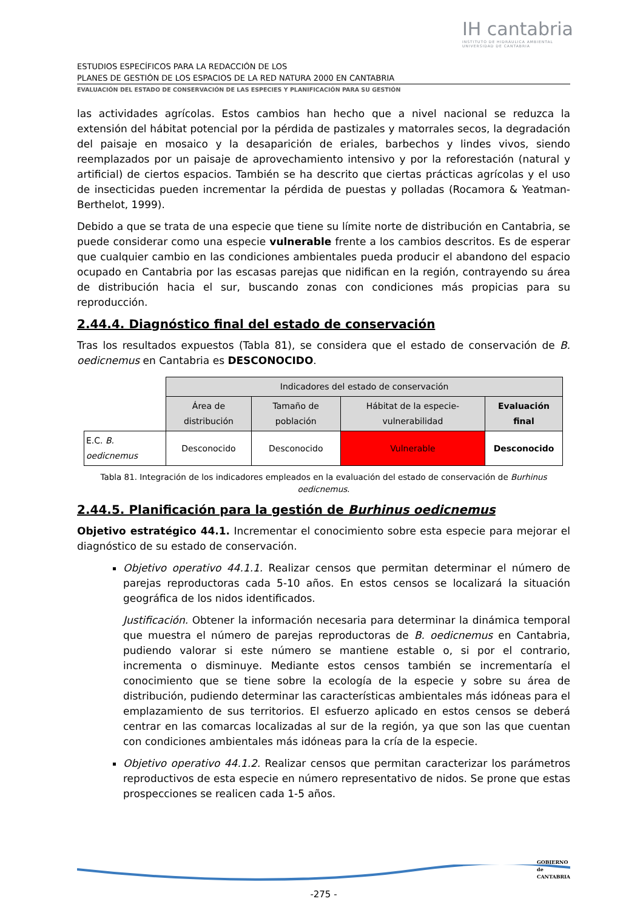IH cantabria
INSTITUTO DE HIDRÁULICA AMBIENTAL
UNIVERSIDAD DE CANTABRIA
ESTUDIOS ESPECÍFICOS PARA LA REDACCIÓN DE LOS
PLANES DE GESTIÓN DE LOS ESPACIOS DE LA RED NATURA 2000 EN CANTABRIA
EVALUACIÓN DEL ESTADO DE CONSERVACIÓN DE LAS ESPECIES Y PLANIFICACIÓN PARA SU GESTIÓN
las actividades agrícolas. Estos cambios han hecho que a nivel nacional se reduzca la extensión del hábitat potencial por la pérdida de pastizales y matorrales secos, la degradación del paisaje en mosaico y la desaparición de eriales, barbechos y lindes vivos, siendo reemplazados por un paisaje de aprovechamiento intensivo y por la reforestación (natural y artificial) de ciertos espacios. También se ha descrito que ciertas prácticas agrícolas y el uso de insecticidas pueden incrementar la pérdida de puestas y polladas (Rocamora & Yeatman-Berthelot, 1999).
Debido a que se trata de una especie que tiene su límite norte de distribución en Cantabria, se puede considerar como una especie vulnerable frente a los cambios descritos. Es de esperar que cualquier cambio en las condiciones ambientales pueda producir el abandono del espacio ocupado en Cantabria por las escasas parejas que nidifican en la región, contrayendo su área de distribución hacia el sur, buscando zonas con condiciones más propicias para su reproducción.
2.44.4. Diagnóstico final del estado de conservación
Tras los resultados expuestos (Tabla 81), se considera que el estado de conservación de B. oedicnemus en Cantabria es DESCONOCIDO.
| | Indicadores del estado de conservación | | | |
| | Área de distribución | Tamaño de población | Hábitat de la especie-vulnerabilidad | Evaluación final |
| E.C. B. oedicnemus | Desconocido | Desconocido | Vulnerable | Desconocido |
Tabla 81. Integración de los indicadores empleados en la evaluación del estado de conservación de Burhinus oedicnemus.
2.44.5. Planificación para la gestión de Burhinus oedicnemus
Objetivo estratégico 44.1. Incrementar el conocimiento sobre esta especie para mejorar el diagnóstico de su estado de conservación.
Objetivo operativo 44.1.1. Realizar censos que permitan determinar el número de parejas reproductoras cada 5-10 años. En estos censos se localizará la situación geográfica de los nidos identificados.
Justificación. Obtener la información necesaria para determinar la dinámica temporal que muestra el número de parejas reproductoras de B. oedicnemus en Cantabria, pudiendo valorar si este número se mantiene estable o, si por el contrario, incrementa o disminuye. Mediante estos censos también se incrementaría el conocimiento que se tiene sobre la ecología de la especie y sobre su área de distribución, pudiendo determinar las características ambientales más idóneas para el emplazamiento de sus territorios. El esfuerzo aplicado en estos censos se deberá centrar en las comarcas localizadas al sur de la región, ya que son las que cuentan con condiciones ambientales más idóneas para la cría de la especie.
Objetivo operativo 44.1.2. Realizar censos que permitan caracterizar los parámetros reproductivos de esta especie en número representativo de nidos. Se prone que estas prospecciones se realicen cada 1-5 años.
-275 -
GOBIERNO
de
CANTABRIA